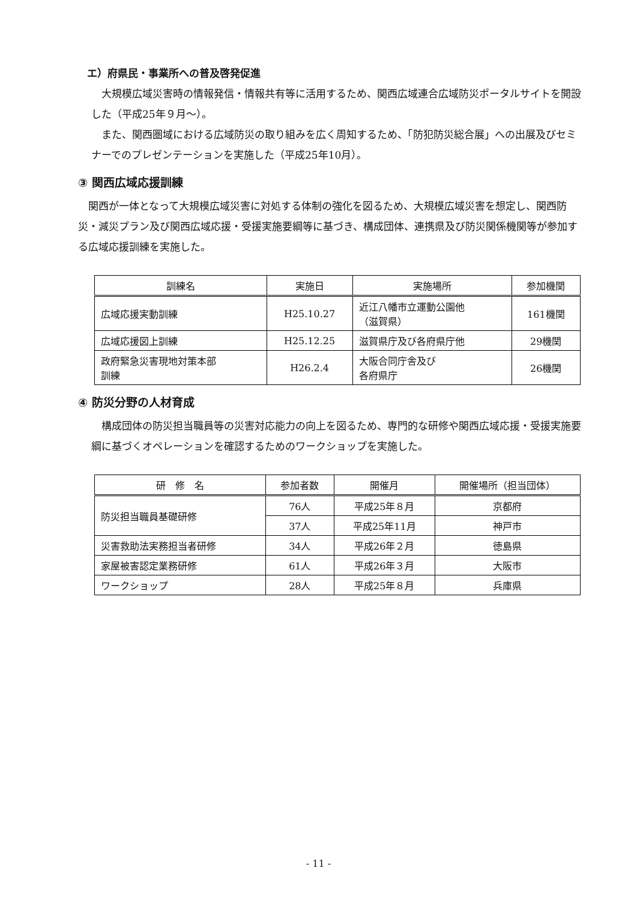エ）府県民・事業所への普及啓発促進
大規模広域災害時の情報発信・情報共有等に活用するため、関西広域連合広域防災ポータルサイトを開設した（平成25年９月～）。
また、関西圏域における広域防災の取り組みを広く周知するため、「防犯防災総合展」への出展及びセミナーでのプレゼンテーションを実施した（平成25年10月）。
③ 関西広域応援訓練
関西が一体となって大規模広域災害に対処する体制の強化を図るため、大規模広域災害を想定し、関西防災・減災プラン及び関西広域応援・受援実施要綱等に基づき、構成団体、連携県及び防災関係機関等が参加する広域応援訓練を実施した。
| 訓練名 | 実施日 | 実施場所 | 参加機関 |
| --- | --- | --- | --- |
| 広域応援実動訓練 | H25.10.27 | 近江八幡市立運動公園他 （滋賀県） | 161機関 |
| 広域応援図上訓練 | H25.12.25 | 滋賀県庁及び各府県庁他 | 29機関 |
| 政府緊急災害現地対策本部 訓練 | H26.2.4 | 大阪合同庁舎及び 各府県庁 | 26機関 |
④ 防災分野の人材育成
構成団体の防災担当職員等の災害対応能力の向上を図るため、専門的な研修や関西広域応援・受援実施要綱に基づくオペレーションを確認するためのワークショップを実施した。
| 研 修 名 | 参加者数 | 開催月 | 開催場所（担当団体） |
| --- | --- | --- | --- |
| 防災担当職員基礎研修 | 76人 | 平成25年８月 | 京都府 |
| | 37人 | 平成25年11月 | 神戸市 |
| 災害救助法実務担当者研修 | 34人 | 平成26年２月 | 徳島県 |
| 家屋被害認定業務研修 | 61人 | 平成26年３月 | 大阪市 |
| ワークショップ | 28人 | 平成25年８月 | 兵庫県 |
- 11 -